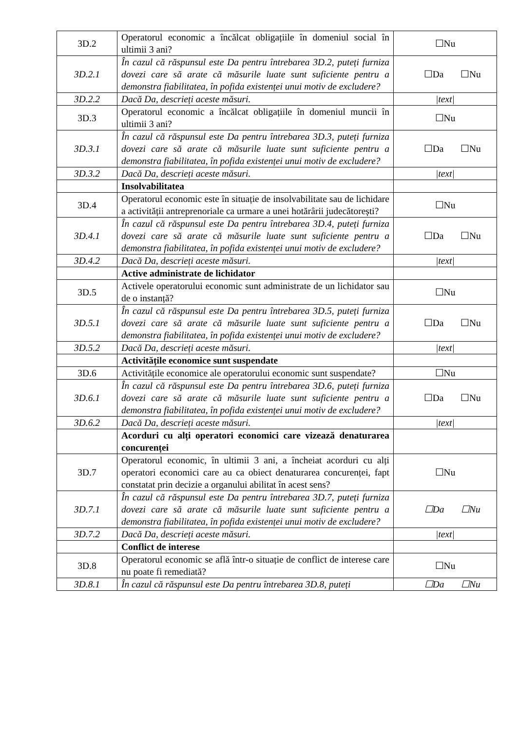| 3D.2 | Operatorul economic a încălcat obligațiile în domeniul social în ultimii 3 ani? | ☐Nu |
| 3D.2.1 | În cazul că răspunsul este Da pentru întrebarea 3D.2, puteți furniza dovezi care să arate că măsurile luate sunt suficiente pentru a demonstra fiabilitatea, în pofida existenței unui motiv de excludere? | ☐Da ☐Nu |
| 3D.2.2 | Dacă Da, descrieți aceste măsuri. | /text/ |
| 3D.3 | Operatorul economic a încălcat obligațiile în domeniul muncii în ultimii 3 ani? | ☐Nu |
| 3D.3.1 | În cazul că răspunsul este Da pentru întrebarea 3D.3, puteți furniza dovezi care să arate că măsurile luate sunt suficiente pentru a demonstra fiabilitatea, în pofida existenței unui motiv de excludere? | ☐Da ☐Nu |
| 3D.3.2 | Dacă Da, descrieți aceste măsuri. | /text/ |
| | Insolvabilitatea | |
| 3D.4 | Operatorul economic este în situație de insolvabilitate sau de lichidare a activității antreprenoriale ca urmare a unei hotărârii judecătorești? | ☐Nu |
| 3D.4.1 | În cazul că răspunsul este Da pentru întrebarea 3D.4, puteți furniza dovezi care să arate că măsurile luate sunt suficiente pentru a demonstra fiabilitatea, în pofida existenței unui motiv de excludere? | ☐Da ☐Nu |
| 3D.4.2 | Dacă Da, descrieți aceste măsuri. | /text/ |
| | Active administrate de lichidator | |
| 3D.5 | Activele operatorului economic sunt administrate de un lichidator sau de o instanță? | ☐Nu |
| 3D.5.1 | În cazul că răspunsul este Da pentru întrebarea 3D.5, puteți furniza dovezi care să arate că măsurile luate sunt suficiente pentru a demonstra fiabilitatea, în pofida existenței unui motiv de excludere? | ☐Da ☐Nu |
| 3D.5.2 | Dacă Da, descrieți aceste măsuri. | /text/ |
| | Activitățile economice sunt suspendate | |
| 3D.6 | Activitățile economice ale operatorului economic sunt suspendate? | ☐Nu |
| 3D.6.1 | În cazul că răspunsul este Da pentru întrebarea 3D.6, puteți furniza dovezi care să arate că măsurile luate sunt suficiente pentru a demonstra fiabilitatea, în pofida existenței unui motiv de excludere? | ☐Da ☐Nu |
| 3D.6.2 | Dacă Da, descrieți aceste măsuri. | /text/ |
| | Acorduri cu alți operatori economici care vizează denaturarea concurenței | |
| 3D.7 | Operatorul economic, în ultimii 3 ani, a încheiat acorduri cu alți operatori economici care au ca obiect denaturarea concurenței, fapt constatat prin decizie a organului abilitat în acest sens? | ☐Nu |
| 3D.7.1 | În cazul că răspunsul este Da pentru întrebarea 3D.7, puteți furniza dovezi care să arate că măsurile luate sunt suficiente pentru a demonstra fiabilitatea, în pofida existenței unui motiv de excludere? | ☐Da ☐Nu |
| 3D.7.2 | Dacă Da, descrieți aceste măsuri. | /text/ |
| | Conflict de interese | |
| 3D.8 | Operatorul economic se află într-o situație de conflict de interese care nu poate fi remediată? | ☐Nu |
| 3D.8.1 | În cazul că răspunsul este Da pentru întrebarea 3D.8, puteți | ☐Da ☐Nu |